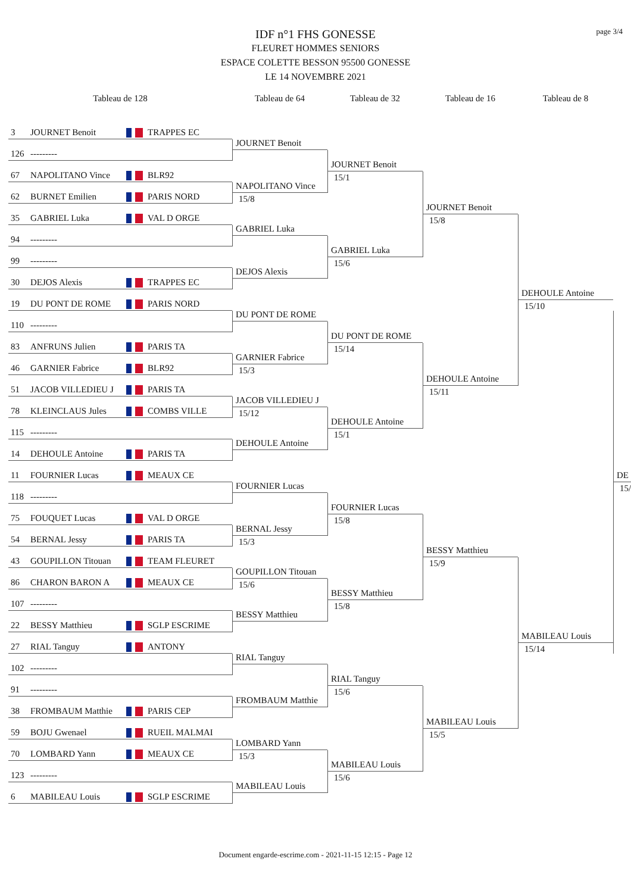page 3/4
IDF n°1 FHS GONESSE
FLEURET HOMMES SENIORS
ESPACE COLETTE BESSON 95500 GONESSE
LE 14 NOVEMBRE 2021
Tableau de 128
Tableau de 64
Tableau de 32
Tableau de 16
Tableau de 8
3 JOURNET Benoit TRAPPES EC
126 ---------
JOURNET Benoit
JOURNET Benoit
15/1
67 NAPOLITANO Vince BLR92
JOURNET Benoit
15/8
62 BURNET Emilien PARIS NORD
NAPOLITANO Vince
15/8
35 GABRIEL Luka VAL D ORGE
DEHOULE Antoine
15/10
94 ---------
GABRIEL Luka
GABRIEL Luka
15/6
99 ---------
30 DEJOS Alexis TRAPPES EC
DEJOS Alexis
19 DU PONT DE ROME PARIS NORD
110 ---------
DU PONT DE ROME
DE
15/
DU PONT DE ROME
15/14
83 ANFRUNS Julien PARIS TA
DEHOULE Antoine
15/11
46 GARNIER Fabrice BLR92
GARNIER Fabrice
15/3
51 JACOB VILLEDIEU J PARIS TA
78 KLEINCLAUS Jules COMBS VILLE
JACOB VILLEDIEU J
15/12
DEHOULE Antoine
15/1
115 ---------
14 DEHOULE Antoine PARIS TA
DEHOULE Antoine
11 FOURNIER Lucas MEAUX CE
118 ---------
FOURNIER Lucas
FOURNIER Lucas
15/8
75 FOUQUET Lucas VAL D ORGE
BESSY Matthieu
15/9
54 BERNAL Jessy PARIS TA
BERNAL Jessy
15/3
43 GOUPILLON Titouan TEAM FLEURET
MABILEAU Louis
15/14
86 CHARON BARON A MEAUX CE
GOUPILLON Titouan
15/6
BESSY Matthieu
15/8
107 ---------
22 BESSY Matthieu SGLP ESCRIME
BESSY Matthieu
27 RIAL Tanguy ANTONY
102 ---------
RIAL Tanguy
RIAL Tanguy
15/6
91 ---------
MABILEAU Louis
15/5
38 FROMBAUM Matthie PARIS CEP
FROMBAUM Matthie
59 BOJU Gwenael RUEIL MALMAI
70 LOMBARD Yann MEAUX CE
LOMBARD Yann
15/3
MABILEAU Louis
15/6
123 ---------
6 MABILEAU Louis SGLP ESCRIME
MABILEAU Louis
Document engarde-escrime.com - 2021-11-15 12:15 - Page 12